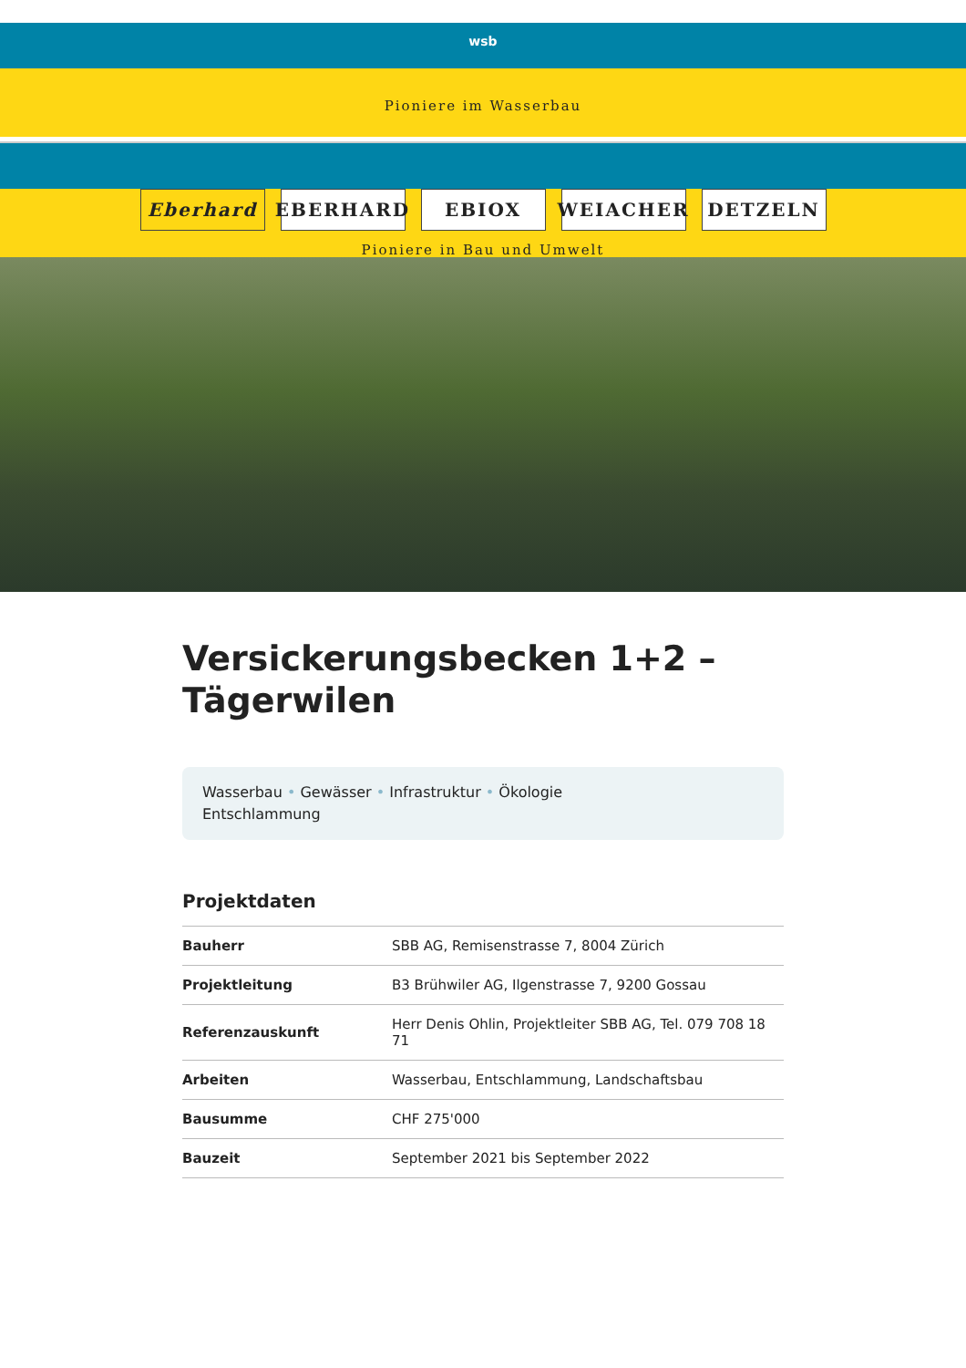wsb
Pioniere im Wasserbau
Eberhard EBERHARD EBIOX WEIACHER DETZELN
Pioniere in Bau und Umwelt
Versickerungsbecken 1+2 –
Tägerwilen
Wasserbau • Gewässer • Infrastruktur • Ökologie
Entschlammung
Projektdaten
| Bauherr | SBB AG, Remisenstrasse 7, 8004 Zürich |
| Projektleitung | B3 Brühwiler AG, Ilgenstrasse 7, 9200 Gossau |
| Referenzauskunft | Herr Denis Ohlin, Projektleiter SBB AG, Tel. 079 708 18 71 |
| Arbeiten | Wasserbau, Entschlammung, Landschaftsbau |
| Bausumme | CHF 275'000 |
| Bauzeit | September 2021 bis September 2022 |